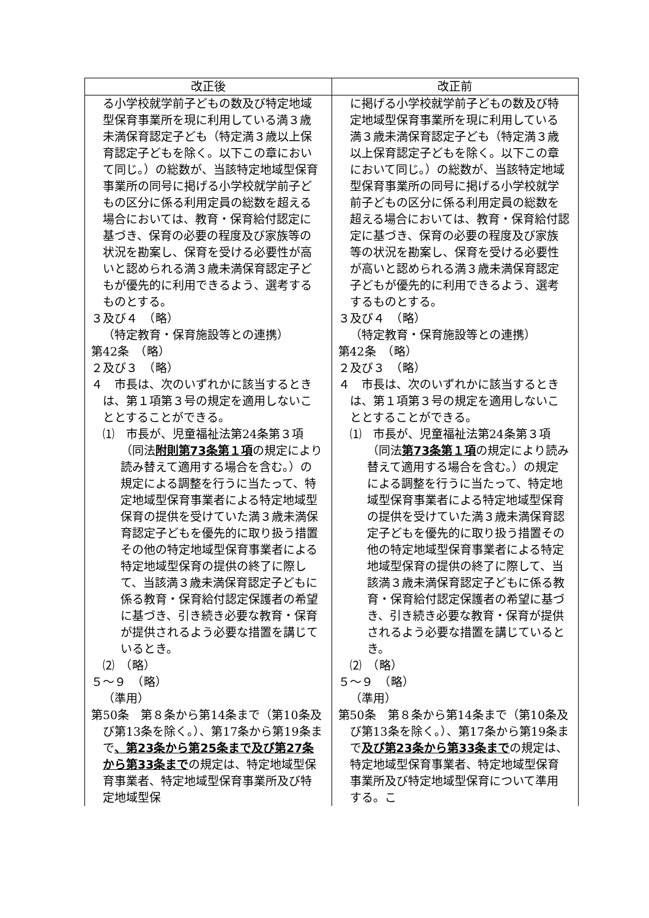| 改正後 | 改正前 |
| --- | --- |
| る小学校就学前子どもの数及び特定地域型保育事業所を現に利用している満３歳未満保育認定子ども（特定満３歳以上保育認定子どもを除く。以下この章において同じ。）の総数が、当該特定地域型保育事業所の同号に掲げる小学校就学前子どもの区分に係る利用定員の総数を超える場合においては、教育・保育給付認定に基づき、保育の必要の程度及び家族等の状況を勘案し、保育を受ける必要性が高いと認められる満３歳未満保育認定子どもが優先的に利用できるよう、選考するものとする。 ３及び４ （略） （特定教育・保育施設等との連携） 第42条 （略） ２及び３ （略） ４ 市長は、次のいずれかに該当するときは、第１項第３号の規定を適用しないこととすることができる。 ⑴ 市長が、児童福祉法第24条第３項（同法 附則第73条第１項 の規定により読み替えて適用する場合を含む。）の規定による調整を行うに当たって、特定地域型保育事業者による特定地域型保育の提供を受けていた満３歳未満保育認定子どもを優先的に取り扱う措置その他の特定地域型保育事業者による特定地域型保育の提供の終了に際して、当該満３歳未満保育認定子どもに係る教育・保育給付認定保護者の希望に基づき、引き続き必要な教育・保育が提供されるよう必要な措置を講じているとき。 ⑵ （略） ５～９ （略） （準用） 第50条 第８条から第14条まで（第10条及び第13条を除く。）、第17条から第19条まで 、第23条から第25条まで及び第27条から第33条まで の規定は、特定地域型保育事業者、特定地域型保育事業所及び特定地域型保 | に掲げる小学校就学前子どもの数及び特定地域型保育事業所を現に利用している満３歳未満保育認定子ども（特定満３歳以上保育認定子どもを除く。以下この章において同じ。）の総数が、当該特定地域型保育事業所の同号に掲げる小学校就学前子どもの区分に係る利用定員の総数を超える場合においては、教育・保育給付認定に基づき、保育の必要の程度及び家族等の状況を勘案し、保育を受ける必要性が高いと認められる満３歳未満保育認定子どもが優先的に利用できるよう、選考するものとする。 ３及び４ （略） （特定教育・保育施設等との連携） 第42条 （略） ２及び３ （略） ４ 市長は、次のいずれかに該当するときは、第１項第３号の規定を適用しないこととすることができる。 ⑴ 市長が、児童福祉法第24条第３項（同法 第73条第１項 の規定により読み替えて適用する場合を含む。）の規定による調整を行うに当たって、特定地域型保育事業者による特定地域型保育の提供を受けていた満３歳未満保育認定子どもを優先的に取り扱う措置その他の特定地域型保育事業者による特定地域型保育の提供の終了に際して、当該満３歳未満保育認定子どもに係る教育・保育給付認定保護者の希望に基づき、引き続き必要な教育・保育が提供されるよう必要な措置を講じているとき。 ⑵ （略） ５～９ （略） （準用） 第50条 第８条から第14条まで（第10条及び第13条を除く。）、第17条から第19条まで 及び第23条から第33条まで の規定は、特定地域型保育事業者、特定地域型保育事業所及び特定地域型保育について準用する。こ |